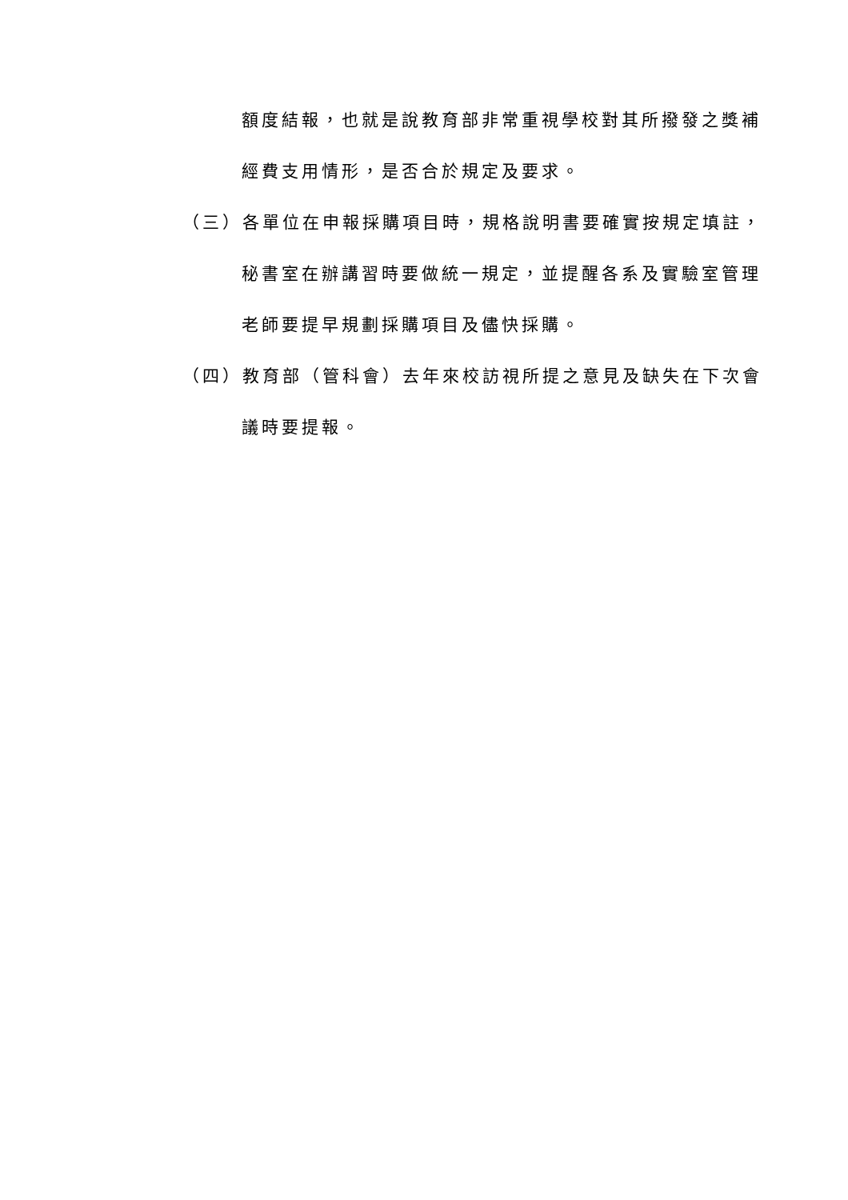額度結報，也就是說教育部非常重視學校對其所撥發之獎補
經費支用情形，是否合於規定及要求。
（三）各單位在申報採購項目時，規格說明書要確實按規定填註，
秘書室在辦講習時要做統一規定，並提醒各系及實驗室管理
老師要提早規劃採購項目及儘快採購。
（四）教育部（管科會）去年來校訪視所提之意見及缺失在下次會
議時要提報。